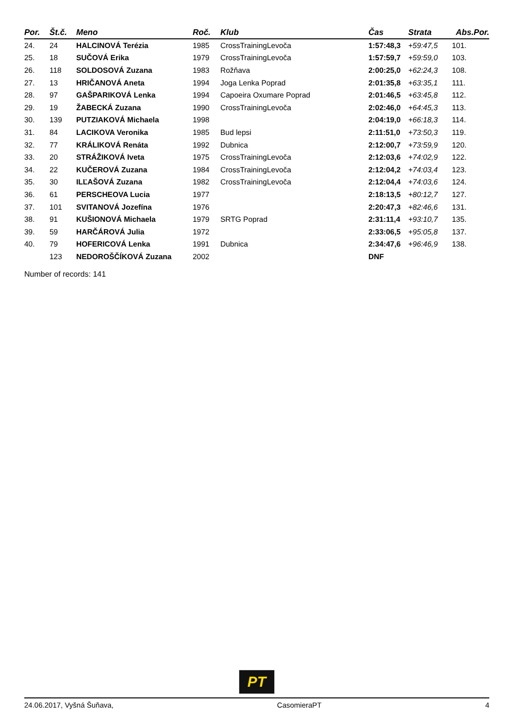| Por. | Št.č. | Meno | Roč. | Klub | Čas | Strata | Abs.Por. |
| --- | --- | --- | --- | --- | --- | --- | --- |
| 24. | 24 | HALCINOVÁ Terézia | 1985 | CrossTrainingLevoča | 1:57:48,3 | +59:47,5 | 101. |
| 25. | 18 | SUČOVÁ Erika | 1979 | CrossTrainingLevoča | 1:57:59,7 | +59:59,0 | 103. |
| 26. | 118 | SOLDOSOVÁ Zuzana | 1983 | Rožňava | 2:00:25,0 | +62:24,3 | 108. |
| 27. | 13 | HRIČANOVÁ Aneta | 1994 | Joga Lenka Poprad | 2:01:35,8 | +63:35,1 | 111. |
| 28. | 97 | GAŠPARIKOVÁ Lenka | 1994 | Capoeira Oxumare Poprad | 2:01:46,5 | +63:45,8 | 112. |
| 29. | 19 | ŽABECKÁ Zuzana | 1990 | CrossTrainingLevoča | 2:02:46,0 | +64:45,3 | 113. |
| 30. | 139 | PUTZIAKOVÁ Michaela | 1998 | | 2:04:19,0 | +66:18,3 | 114. |
| 31. | 84 | LACIKOVA Veronika | 1985 | Bud lepsi | 2:11:51,0 | +73:50,3 | 119. |
| 32. | 77 | KRÁLIKOVÁ Renáta | 1992 | Dubnica | 2:12:00,7 | +73:59,9 | 120. |
| 33. | 20 | STRÁŽIKOVÁ Iveta | 1975 | CrossTrainingLevoča | 2:12:03,6 | +74:02,9 | 122. |
| 34. | 22 | KUČEROVÁ Zuzana | 1984 | CrossTrainingLevoča | 2:12:04,2 | +74:03,4 | 123. |
| 35. | 30 | ILĽAŠOVÁ Zuzana | 1982 | CrossTrainingLevoča | 2:12:04,4 | +74:03,6 | 124. |
| 36. | 61 | PERSCHEOVA Lucia | 1977 | | 2:18:13,5 | +80:12,7 | 127. |
| 37. | 101 | SVITANOVÁ Jozefína | 1976 | | 2:20:47,3 | +82:46,6 | 131. |
| 38. | 91 | KUŠIONOVÁ Michaela | 1979 | SRTG Poprad | 2:31:11,4 | +93:10,7 | 135. |
| 39. | 59 | HARČÁROVÁ Julia | 1972 | | 2:33:06,5 | +95:05,8 | 137. |
| 40. | 79 | HOFERICOVÁ Lenka | 1991 | Dubnica | 2:34:47,6 | +96:46,9 | 138. |
| | 123 | NEDOROŠČÍKOVÁ Zuzana | 2002 | | DNF | | |
Number of records: 141
PT
24.06.2017, Vyšná Šuňava, CasomieraPT 4